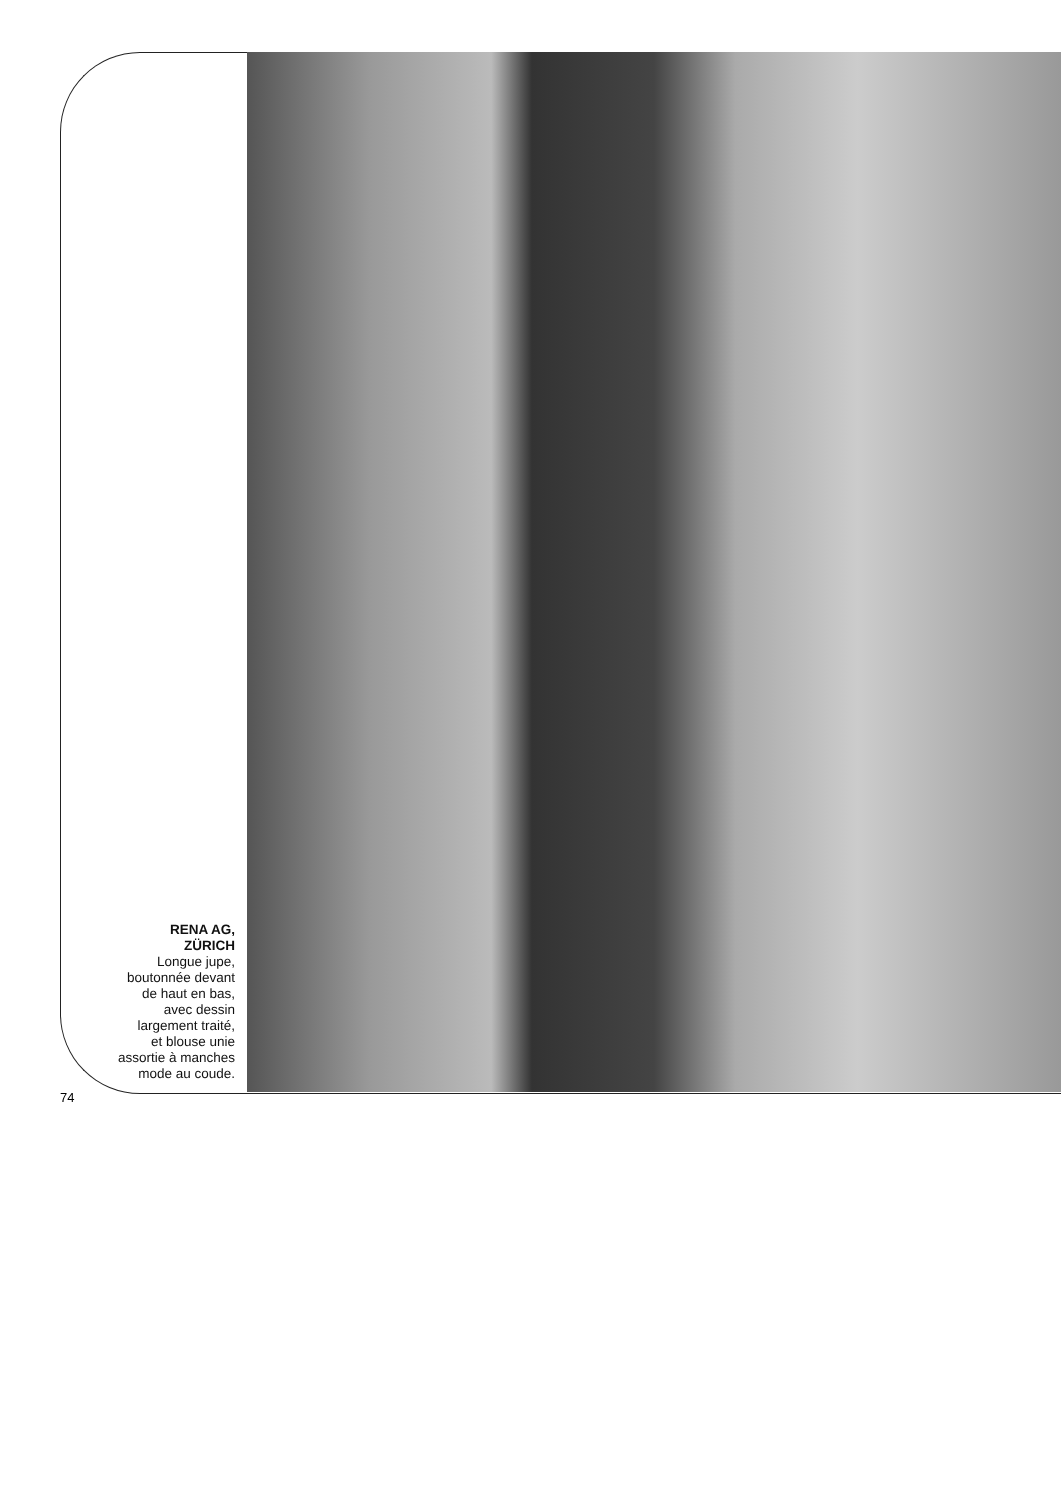RENA AG,
ZÜRICH
Longue jupe,
boutonnée devant
de haut en bas,
avec dessin
largement traité,
et blouse unie
assortie à manches
mode au coude.
74